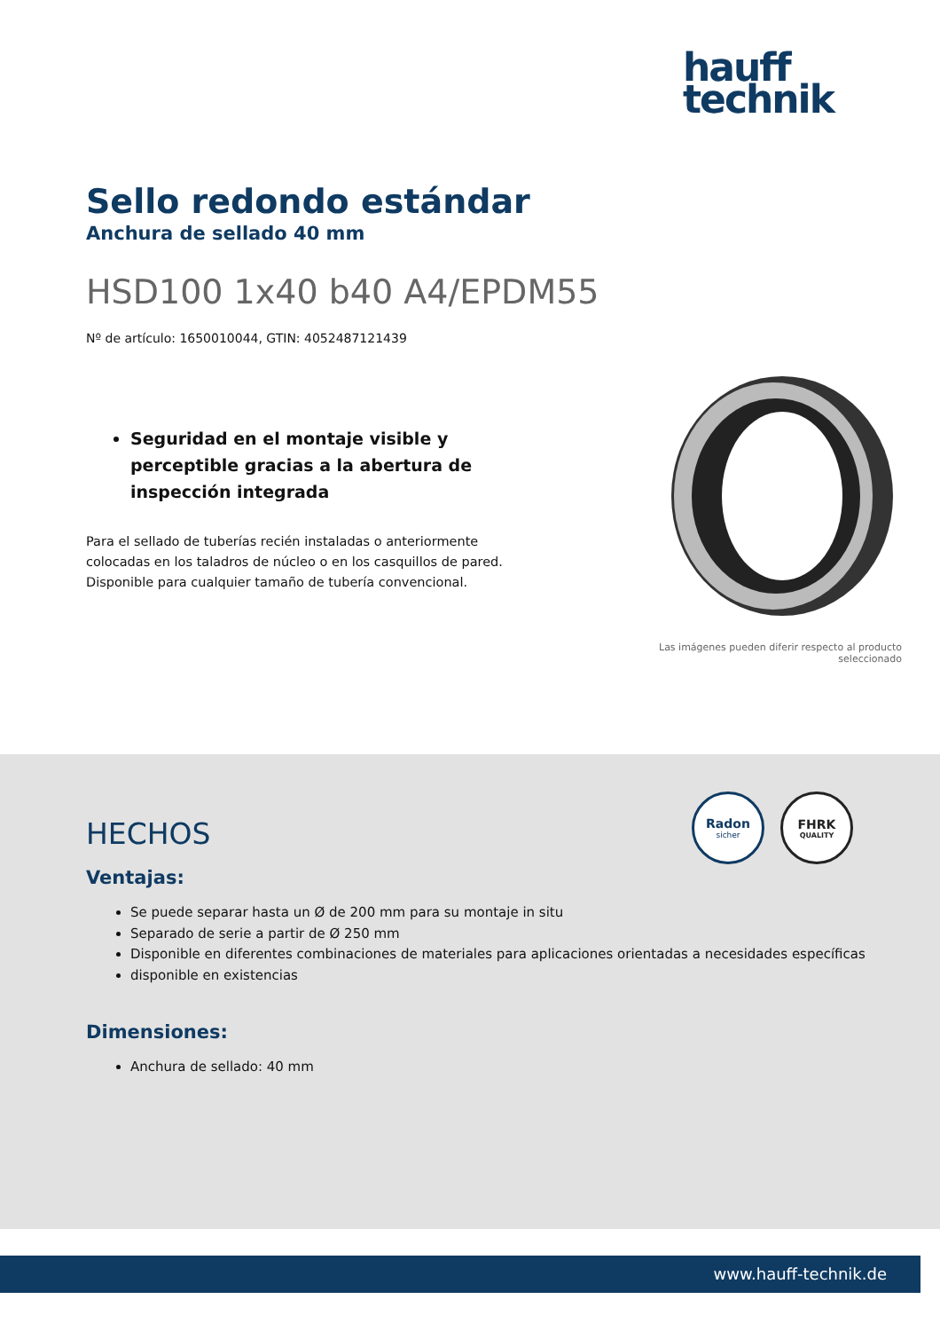hauff
technik
Sello redondo estándar
Anchura de sellado 40 mm
HSD100 1x40 b40 A4/EPDM55
Nº de artículo: 1650010044, GTIN: 4052487121439
Seguridad en el montaje visible y perceptible gracias a la abertura de inspección integrada
Para el sellado de tuberías recién instaladas o anteriormente colocadas en los taladros de núcleo o en los casquillos de pared. Disponible para cualquier tamaño de tubería convencional.
Las imágenes pueden diferir respecto al producto
seleccionado
Radon
sicher
FHRK
QUALITY
HECHOS
Ventajas:
Se puede separar hasta un Ø de 200 mm para su montaje in situ
Separado de serie a partir de Ø 250 mm
Disponible en diferentes combinaciones de materiales para aplicaciones orientadas a necesidades específicas
disponible en existencias
Dimensiones:
Anchura de sellado: 40 mm
www.hauff-technik.de